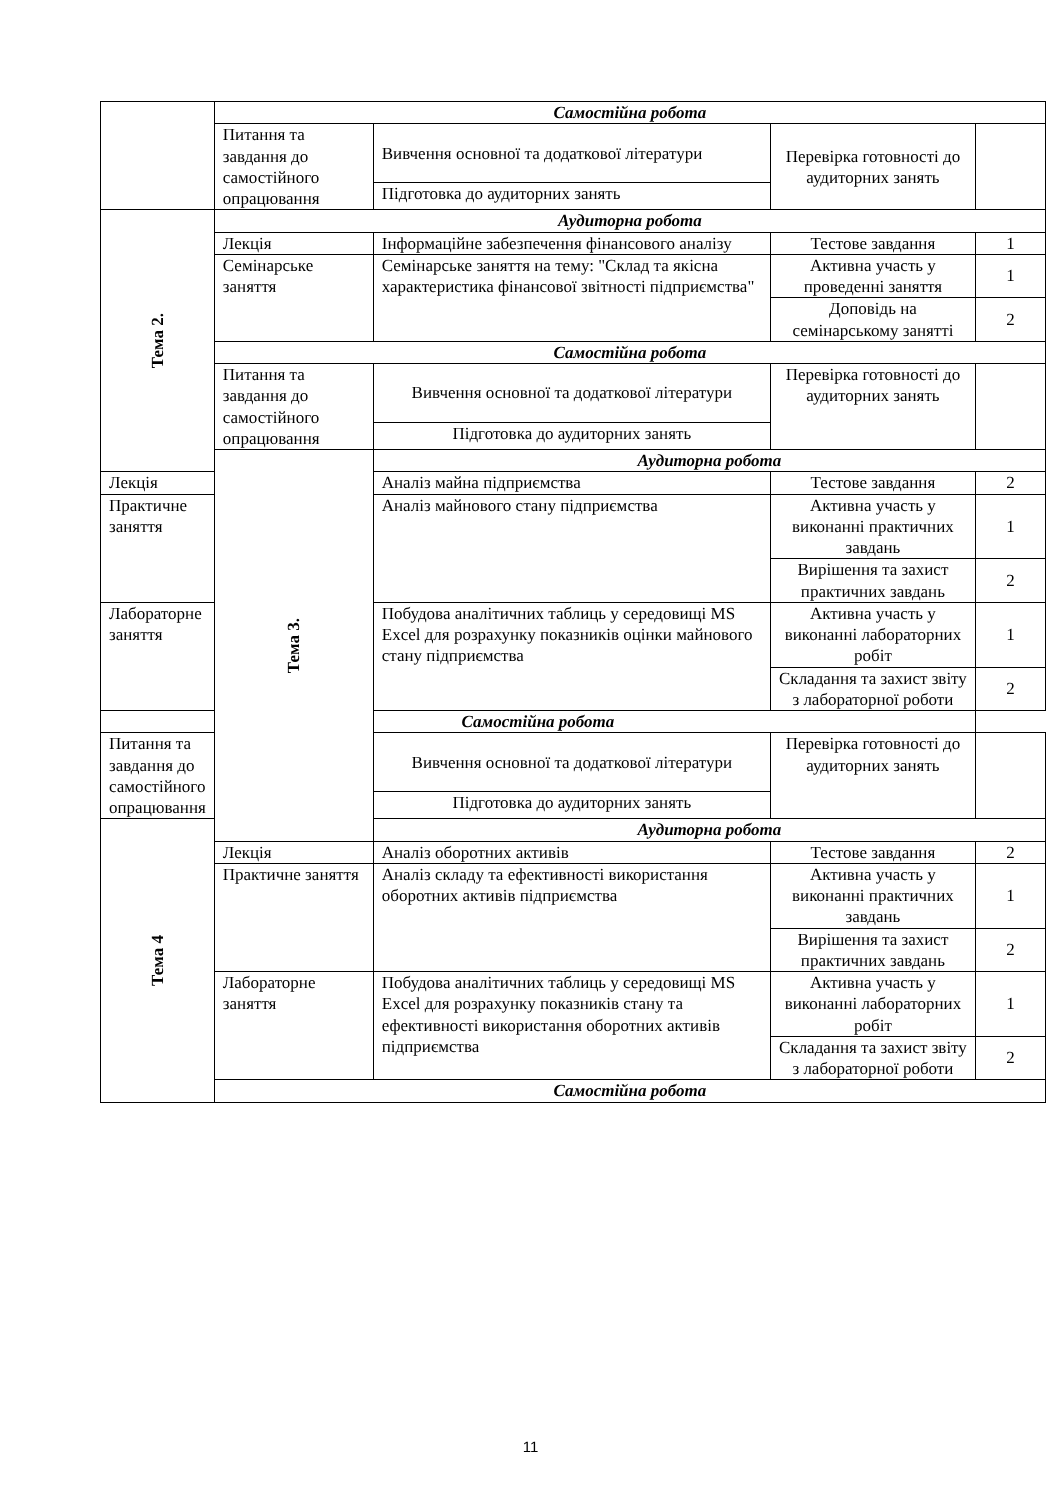| | Самостійна робота | | | |
| | Питання та завдання до самостійного опрацювання | Вивчення основної та додаткової літератури | Перевірка готовності до аудиторних занять | |
| | | Підготовка до аудиторних занять | | |
| Тема 2. | Аудиторна робота | | | |
| | Лекція | Інформаційне забезпечення фінансового аналізу | Тестове завдання | 1 |
| | Семінарське заняття | Семінарське заняття на тему: "Склад та якісна характеристика фінансової звітності підприємства" | Активна участь у проведенні заняття | 1 |
| | | | Доповідь на семінарському занятті | 2 |
| | Самостійна робота | | | |
| | Питання та завдання до самостійного опрацювання | Вивчення основної та додаткової літератури | Перевірка готовності до аудиторних занять | |
| | | Підготовка до аудиторних занять | | |
| | Тема 3. | Аудиторна робота | | |
| Лекція | | Аналіз майна підприємства | Тестове завдання | 2 |
| Практичне заняття | | Аналіз майнового стану підприємства | Активна участь у виконанні практичних завдань | 1 |
| | | | Вирішення та захист практичних завдань | 2 |
| Лабораторне заняття | | Побудова аналітичних таблиць у середовищі MS Excel для розрахунку показників оцінки майнового стану підприємства | Активна участь у виконанні лабораторних робіт | 1 |
| | | | Складання та захист звіту з лабораторної роботи | 2 |
| Самостійна робота | | | | |
| Питання та завдання до самостійного опрацювання | | Вивчення основної та додаткової літератури | Перевірка готовності до аудиторних занять | |
| | | Підготовка до аудиторних занять | | |
| Тема 4 | | Аудиторна робота | | |
| | Лекція | Аналіз оборотних активів | Тестове завдання | 2 |
| | Практичне заняття | Аналіз складу та ефективності використання оборотних активів підприємства | Активна участь у виконанні практичних завдань | 1 |
| | | | Вирішення та захист практичних завдань | 2 |
| | Лабораторне заняття | Побудова аналітичних таблиць у середовищі MS Excel для розрахунку показників стану та ефективності використання оборотних активів підприємства | Активна участь у виконанні лабораторних робіт | 1 |
| | | | Складання та захист звіту з лабораторної роботи | 2 |
| | Самостійна робота | | | |
11